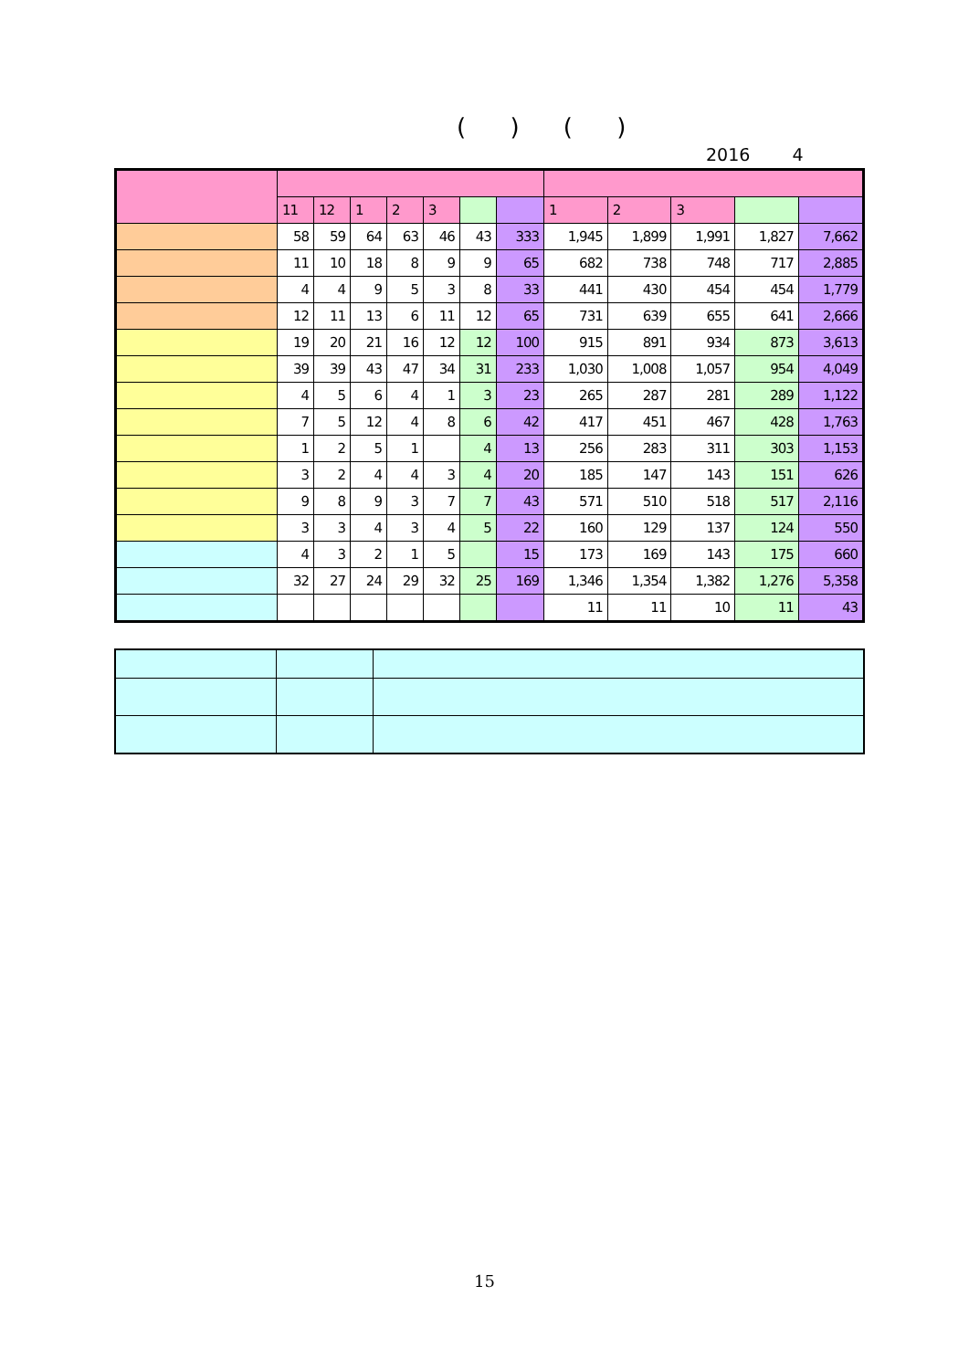( ) ( )
2016 4
| | 11 | 12 | 1 | 2 | 3 | | | 1 | 2 | 3 | | |
| | 58 | 59 | 64 | 63 | 46 | 43 | 333 | 1,945 | 1,899 | 1,991 | 1,827 | 7,662 |
| | 11 | 10 | 18 | 8 | 9 | 9 | 65 | 682 | 738 | 748 | 717 | 2,885 |
| | 4 | 4 | 9 | 5 | 3 | 8 | 33 | 441 | 430 | 454 | 454 | 1,779 |
| | 12 | 11 | 13 | 6 | 11 | 12 | 65 | 731 | 639 | 655 | 641 | 2,666 |
| | 19 | 20 | 21 | 16 | 12 | 12 | 100 | 915 | 891 | 934 | 873 | 3,613 |
| | 39 | 39 | 43 | 47 | 34 | 31 | 233 | 1,030 | 1,008 | 1,057 | 954 | 4,049 |
| | 4 | 5 | 6 | 4 | 1 | 3 | 23 | 265 | 287 | 281 | 289 | 1,122 |
| | 7 | 5 | 12 | 4 | 8 | 6 | 42 | 417 | 451 | 467 | 428 | 1,763 |
| | 1 | 2 | 5 | 1 | | 4 | 13 | 256 | 283 | 311 | 303 | 1,153 |
| | 3 | 2 | 4 | 4 | 3 | 4 | 20 | 185 | 147 | 143 | 151 | 626 |
| | 9 | 8 | 9 | 3 | 7 | 7 | 43 | 571 | 510 | 518 | 517 | 2,116 |
| | 3 | 3 | 4 | 3 | 4 | 5 | 22 | 160 | 129 | 137 | 124 | 550 |
| | 4 | 3 | 2 | 1 | 5 | | 15 | 173 | 169 | 143 | 175 | 660 |
| | 32 | 27 | 24 | 29 | 32 | 25 | 169 | 1,346 | 1,354 | 1,382 | 1,276 | 5,358 |
| | | | | | | | | 11 | 11 | 10 | 11 | 43 |
15